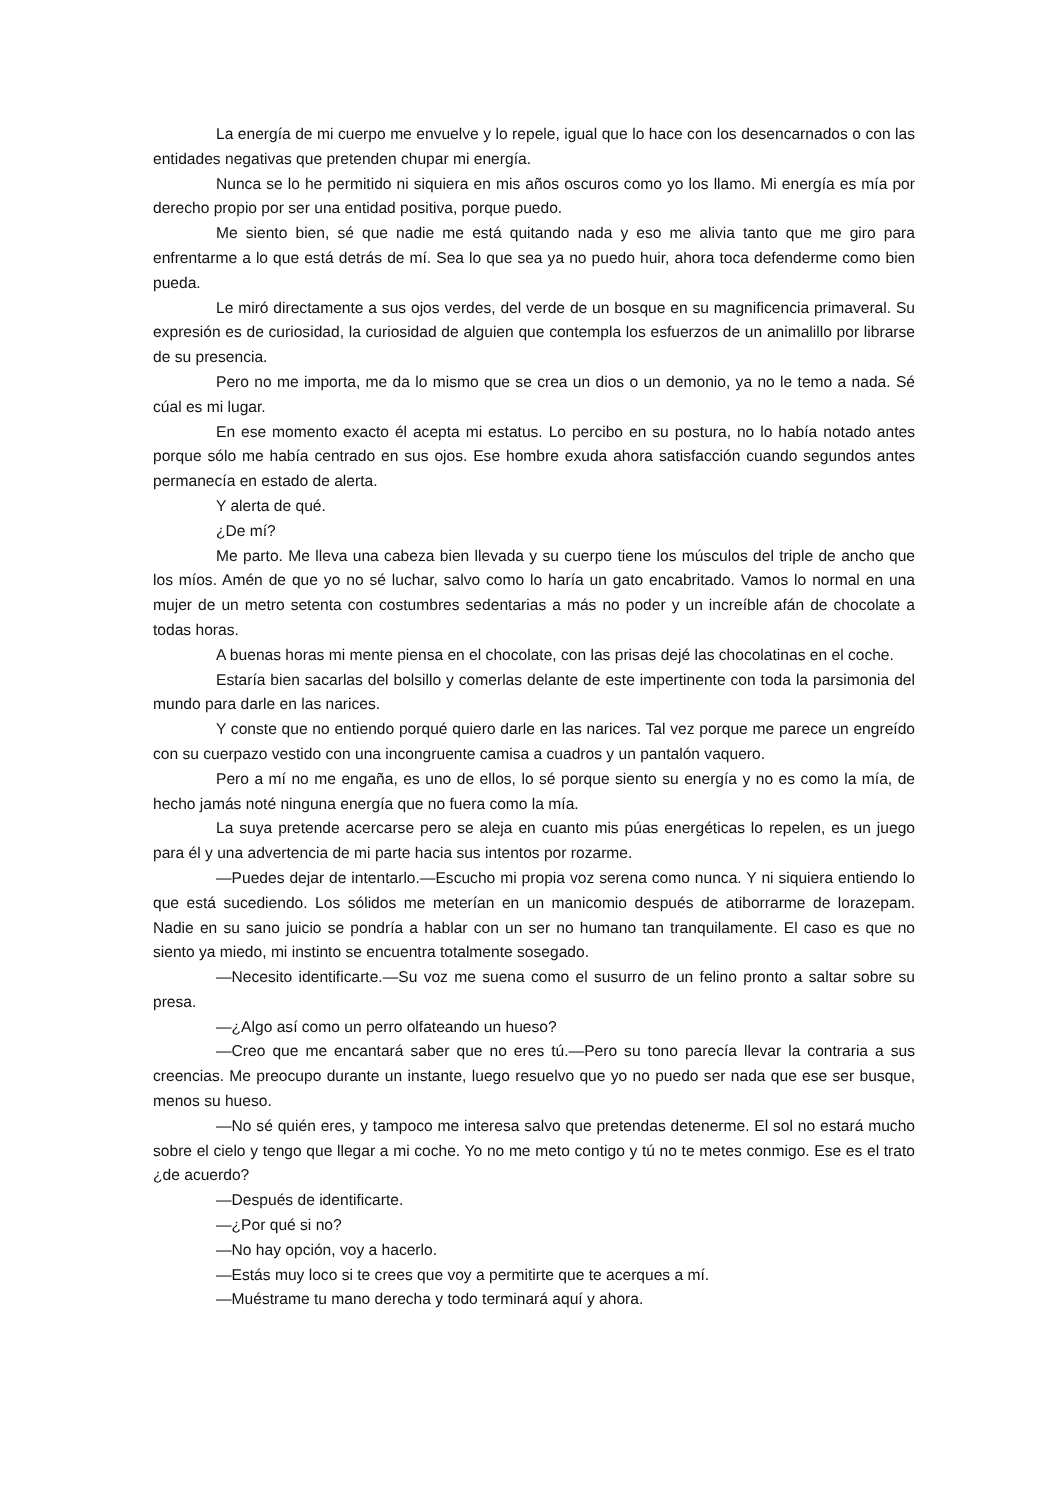La energía de mi cuerpo me envuelve y lo repele, igual que lo hace con los desencarnados o con las entidades negativas que pretenden chupar mi energía.
Nunca se lo he permitido ni siquiera en mis años oscuros como yo los llamo. Mi energía es mía por derecho propio por ser una entidad positiva, porque puedo.
Me siento bien, sé que nadie me está quitando nada y eso me alivia tanto que me giro para enfrentarme a lo que está detrás de mí. Sea lo que sea ya no puedo huir, ahora toca defenderme como bien pueda.
Le miró directamente a sus ojos verdes, del verde de un bosque en su magnificencia primaveral. Su expresión es de curiosidad, la curiosidad de alguien que contempla los esfuerzos de un animalillo por librarse de su presencia.
Pero no me importa, me da lo mismo que se crea un dios o un demonio, ya no le temo a nada. Sé cúal es mi lugar.
En ese momento exacto él acepta mi estatus. Lo percibo en su postura, no lo había notado antes porque sólo me había centrado en sus ojos. Ese hombre exuda ahora satisfacción cuando segundos antes permanecía en estado de alerta.
Y alerta de qué.
¿De mí?
Me parto. Me lleva una cabeza bien llevada y su cuerpo tiene los músculos del triple de ancho que los míos. Amén de que yo no sé luchar, salvo como lo haría un gato encabritado. Vamos lo normal en una mujer de un metro setenta con costumbres sedentarias a más no poder y un increíble afán de chocolate a todas horas.
A buenas horas mi mente piensa en el chocolate, con las prisas dejé las chocolatinas en el coche.
Estaría bien sacarlas del bolsillo y comerlas delante de este impertinente con toda la parsimonia del mundo para darle en las narices.
Y conste que no entiendo porqué quiero darle en las narices. Tal vez porque me parece un engreído con su cuerpazo vestido con una incongruente camisa a cuadros y un pantalón vaquero.
Pero a mí no me engaña, es uno de ellos, lo sé porque siento su energía y no es como la mía, de hecho jamás noté ninguna energía que no fuera como la mía.
La suya pretende acercarse pero se aleja en cuanto mis púas energéticas lo repelen, es un juego para él y una advertencia de mi parte hacia sus intentos por rozarme.
—Puedes dejar de intentarlo.—Escucho mi propia voz serena como nunca. Y ni siquiera entiendo lo que está sucediendo. Los sólidos me meterían en un manicomio después de atiborrarme de lorazepam. Nadie en su sano juicio se pondría a hablar con un ser no humano tan tranquilamente. El caso es que no siento ya miedo, mi instinto se encuentra totalmente sosegado.
—Necesito identificarte.—Su voz me suena como el susurro de un felino pronto a saltar sobre su presa.
—¿Algo así como un perro olfateando un hueso?
—Creo que me encantará saber que no eres tú.—Pero su tono parecía llevar la contraria a sus creencias. Me preocupo durante un instante, luego resuelvo que yo no puedo ser nada que ese ser busque, menos su hueso.
—No sé quién eres, y tampoco me interesa salvo que pretendas detenerme. El sol no estará mucho sobre el cielo y tengo que llegar a mi coche. Yo no me meto contigo y tú no te metes conmigo. Ese es el trato ¿de acuerdo?
—Después de identificarte.
—¿Por qué si no?
—No hay opción, voy a hacerlo.
—Estás muy loco si te crees que voy a permitirte que te acerques a mí.
—Muéstrame tu mano derecha y todo terminará aquí y ahora.